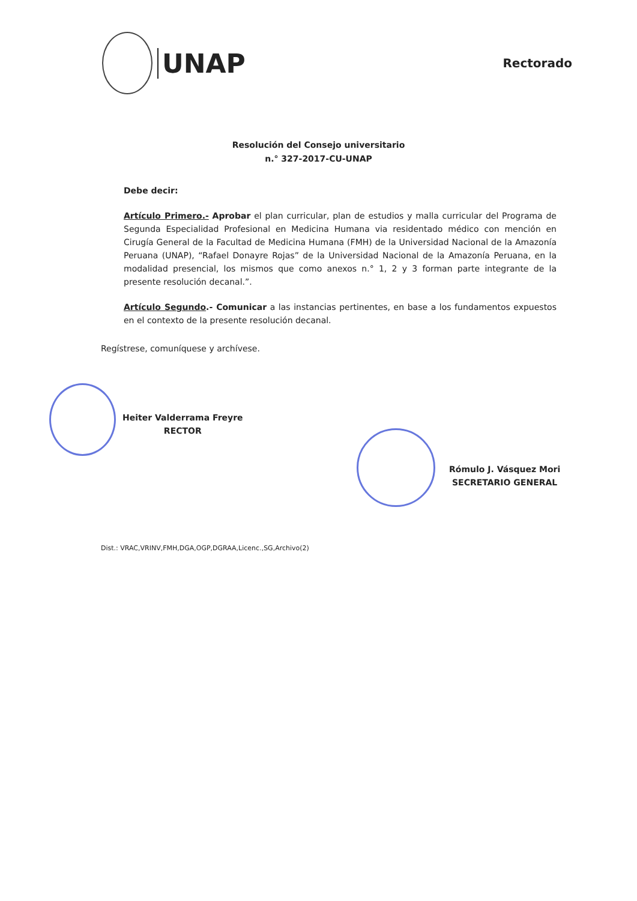UNAP
Rectorado
Resolución del Consejo universitario
n.° 327-2017-CU-UNAP
Debe decir:
Artículo Primero.- Aprobar el plan curricular, plan de estudios y malla curricular del Programa de Segunda Especialidad Profesional en Medicina Humana via residentado médico con mención en Cirugía General de la Facultad de Medicina Humana (FMH) de la Universidad Nacional de la Amazonía Peruana (UNAP), “Rafael Donayre Rojas” de la Universidad Nacional de la Amazonía Peruana, en la modalidad presencial, los mismos que como anexos n.° 1, 2 y 3 forman parte integrante de la presente resolución decanal.”.
Artículo Segundo.- Comunicar a las instancias pertinentes, en base a los fundamentos expuestos en el contexto de la presente resolución decanal.
Regístrese, comuníquese y archívese.
Heiter Valderrama Freyre
RECTOR
Rómulo J. Vásquez Mori
SECRETARIO GENERAL
Dist.: VRAC,VRINV,FMH,DGA,OGP,DGRAA,Licenc.,SG,Archivo(2)